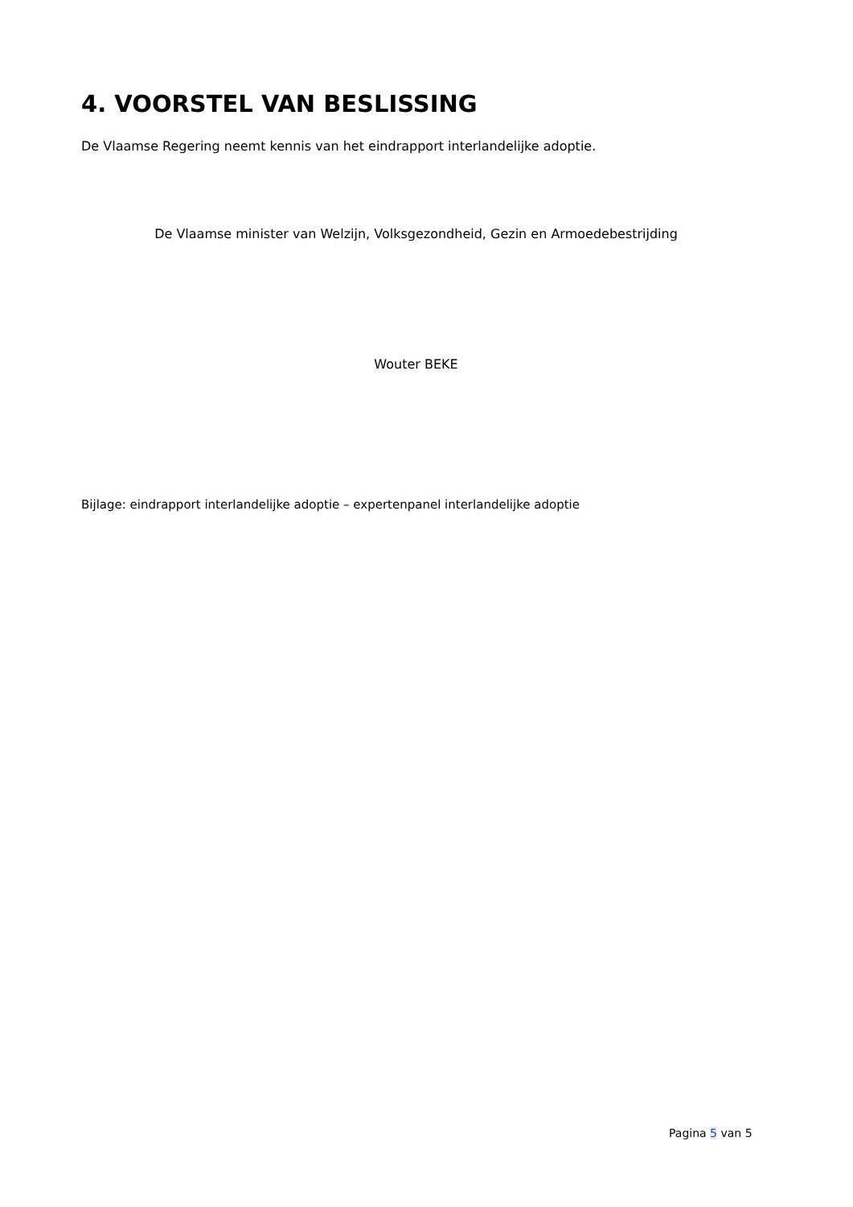4. VOORSTEL VAN BESLISSING
De Vlaamse Regering neemt kennis van het eindrapport interlandelijke adoptie.
De Vlaamse minister van Welzijn, Volksgezondheid, Gezin en Armoedebestrijding
Wouter BEKE
Bijlage: eindrapport interlandelijke adoptie – expertenpanel interlandelijke adoptie
Pagina 5 van 5